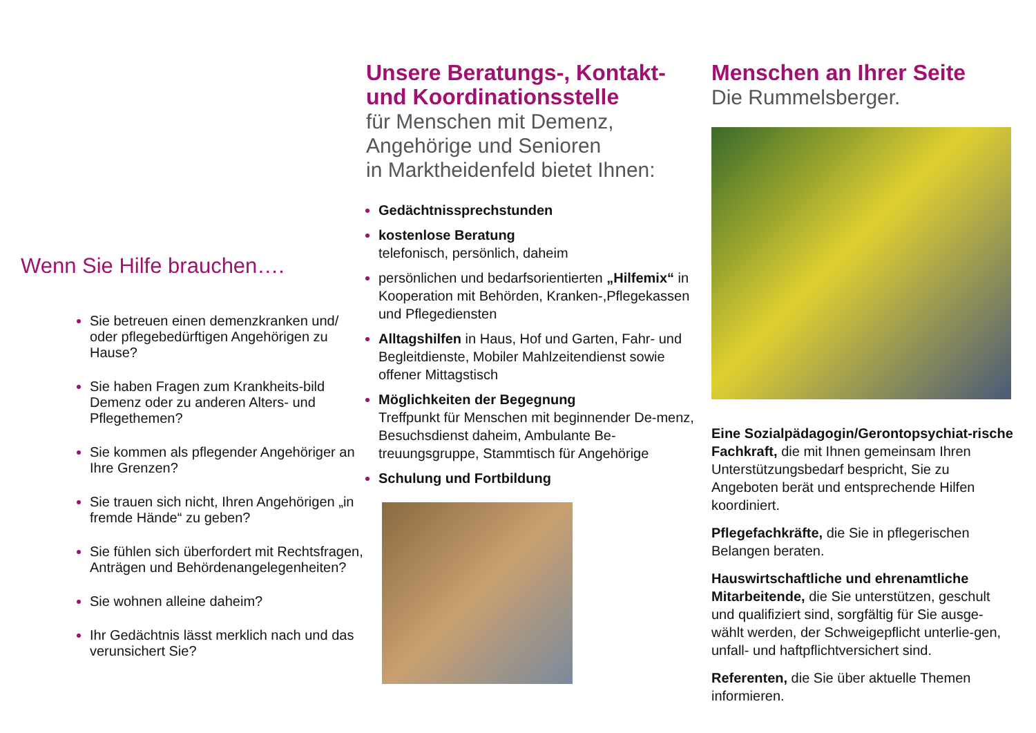Wenn Sie Hilfe brauchen….
Sie betreuen einen demenzkranken und/ oder pflegebedürftigen Angehörigen zu Hause?
Sie haben Fragen zum Krankheits-bild Demenz oder zu anderen Alters- und Pflegethemen?
Sie kommen als pflegender Angehöriger an Ihre Grenzen?
Sie trauen sich nicht, Ihren Angehörigen „in fremde Hände“ zu geben?
Sie fühlen sich überfordert mit Rechtsfragen, Anträgen und Behördenangelegenheiten?
Sie wohnen alleine daheim?
Ihr Gedächtnis lässt merklich nach und das verunsichert Sie?
Unsere Beratungs-, Kontakt- und Koordinationsstelle
für Menschen mit Demenz,
Angehörige und Senioren
in Marktheidenfeld bietet Ihnen:
Gedächtnissprechstunden
kostenlose Beratung
telefonisch, persönlich, daheim
persönlichen und bedarfsorientierten „Hilfemix“ in Kooperation mit Behörden, Kranken-,Pflegekassen und Pflegediensten
Alltagshilfen in Haus, Hof und Garten, Fahr- und Begleitdienste, Mobiler Mahlzeitendienst sowie offener Mittagstisch
Möglichkeiten der Begegnung
Treffpunkt für Menschen mit beginnender De-menz, Besuchsdienst daheim, Ambulante Be-treuungsgruppe, Stammtisch für Angehörige
Schulung und Fortbildung
Menschen an Ihrer Seite
Die Rummelsberger.
Eine Sozialpädagogin/Gerontopsychiat-rische Fachkraft, die mit Ihnen gemeinsam Ihren Unterstützungsbedarf bespricht, Sie zu Angeboten berät und entsprechende Hilfen koordiniert.
Pflegefachkräfte, die Sie in pflegerischen Belangen beraten.
Hauswirtschaftliche und ehrenamtliche Mitarbeitende, die Sie unterstützen, geschult und qualifiziert sind, sorgfältig für Sie ausge-wählt werden, der Schweigepflicht unterlie-gen, unfall- und haftpflichtversichert sind.
Referenten, die Sie über aktuelle Themen informieren.